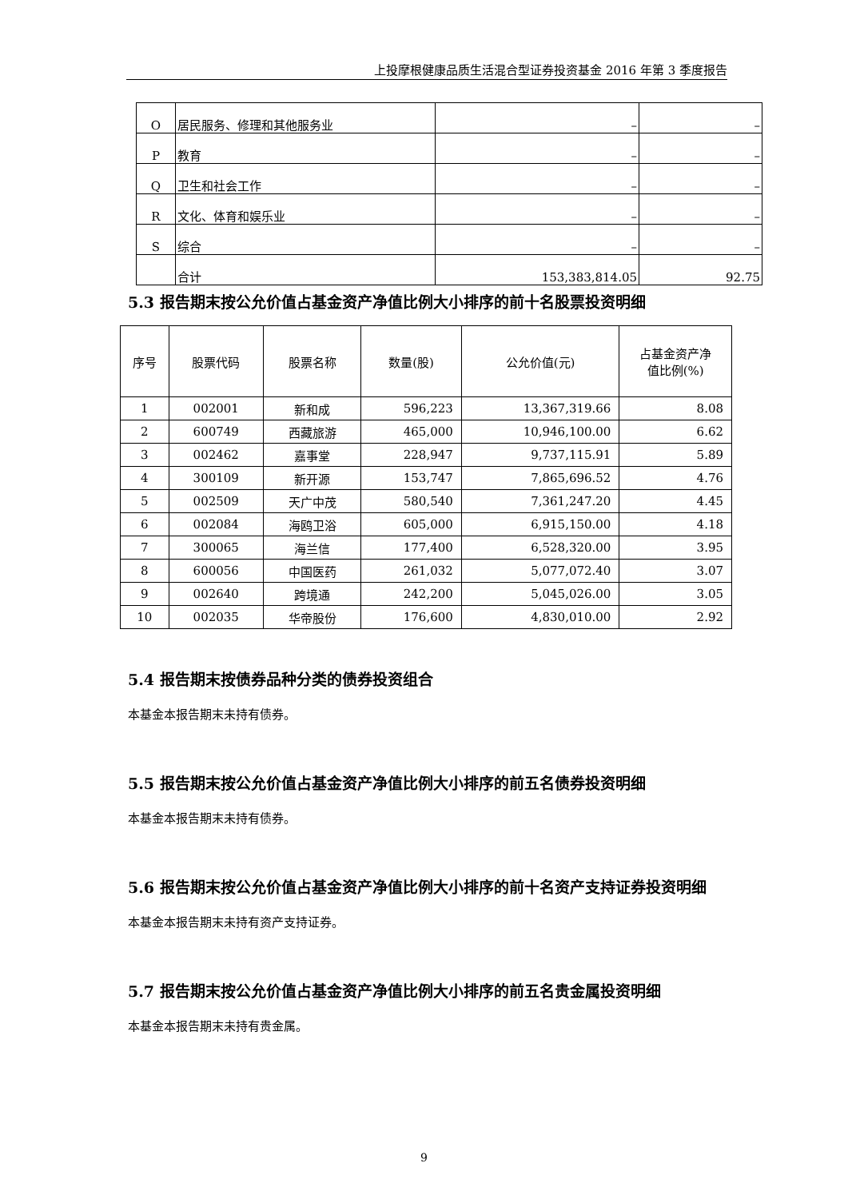上投摩根健康品质生活混合型证券投资基金 2016 年第 3 季度报告
| O | 居民服务、修理和其他服务业 | – | – |
| P | 教育 | – | – |
| Q | 卫生和社会工作 | – | – |
| R | 文化、体育和娱乐业 | – | – |
| S | 综合 | – | – |
| | 合计 | 153,383,814.05 | 92.75 |
5.3 报告期末按公允价值占基金资产净值比例大小排序的前十名股票投资明细
| 序号 | 股票代码 | 股票名称 | 数量(股) | 公允价值(元) | 占基金资产净 值比例(%) |
| --- | --- | --- | --- | --- | --- |
| 1 | 002001 | 新和成 | 596,223 | 13,367,319.66 | 8.08 |
| 2 | 600749 | 西藏旅游 | 465,000 | 10,946,100.00 | 6.62 |
| 3 | 002462 | 嘉事堂 | 228,947 | 9,737,115.91 | 5.89 |
| 4 | 300109 | 新开源 | 153,747 | 7,865,696.52 | 4.76 |
| 5 | 002509 | 天广中茂 | 580,540 | 7,361,247.20 | 4.45 |
| 6 | 002084 | 海鸥卫浴 | 605,000 | 6,915,150.00 | 4.18 |
| 7 | 300065 | 海兰信 | 177,400 | 6,528,320.00 | 3.95 |
| 8 | 600056 | 中国医药 | 261,032 | 5,077,072.40 | 3.07 |
| 9 | 002640 | 跨境通 | 242,200 | 5,045,026.00 | 3.05 |
| 10 | 002035 | 华帝股份 | 176,600 | 4,830,010.00 | 2.92 |
5.4 报告期末按债券品种分类的债券投资组合
本基金本报告期末未持有债券。
5.5 报告期末按公允价值占基金资产净值比例大小排序的前五名债券投资明细
本基金本报告期末未持有债券。
5.6 报告期末按公允价值占基金资产净值比例大小排序的前十名资产支持证券投资明细
本基金本报告期末未持有资产支持证券。
5.7 报告期末按公允价值占基金资产净值比例大小排序的前五名贵金属投资明细
本基金本报告期末未持有贵金属。
9